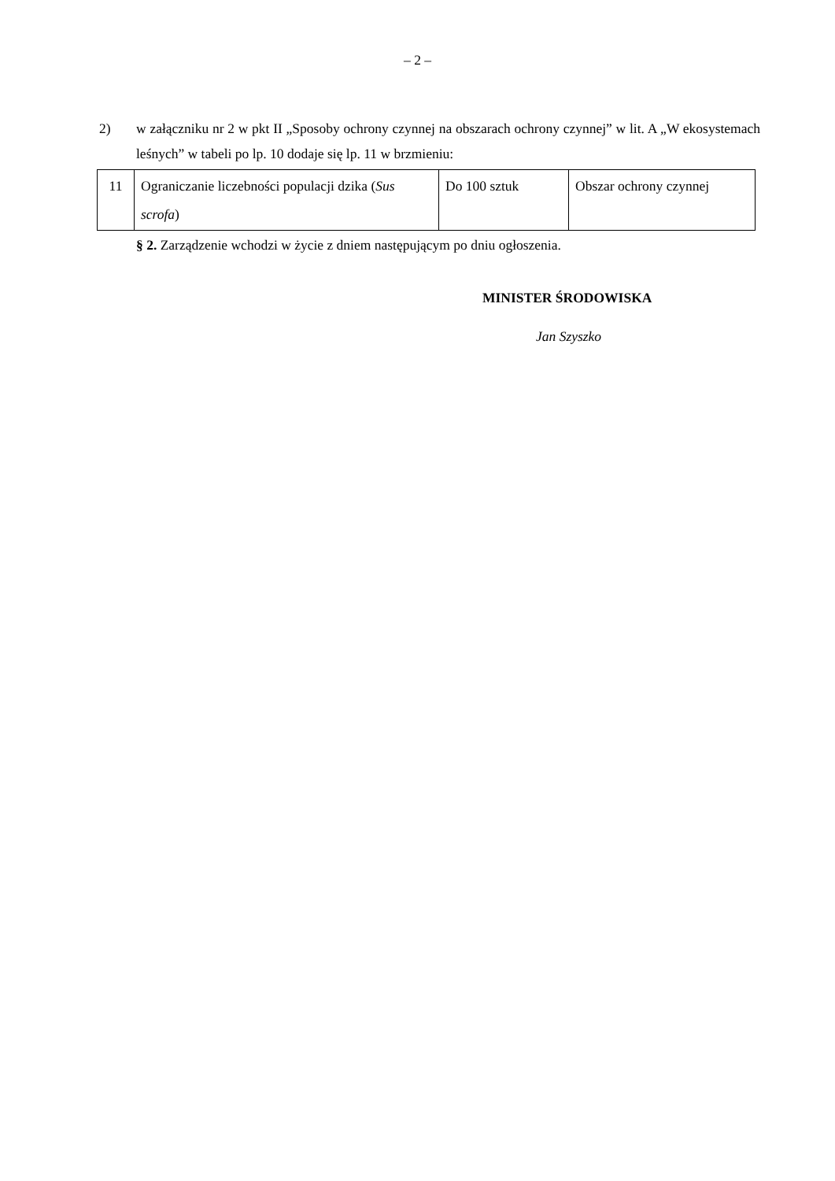– 2 –
2) w załączniku nr 2 w pkt II „Sposoby ochrony czynnej na obszarach ochrony czynnej” w lit. A „W ekosystemach leśnych” w tabeli po lp. 10 dodaje się lp. 11 w brzmieniu:
| 11 | Ograniczanie liczebności populacji dzika ( Sus scrofa ) | Do 100 sztuk | Obszar ochrony czynnej |
§ 2. Zarządzenie wchodzi w życie z dniem następującym po dniu ogłoszenia.
MINISTER ŚRODOWISKA
Jan Szyszko